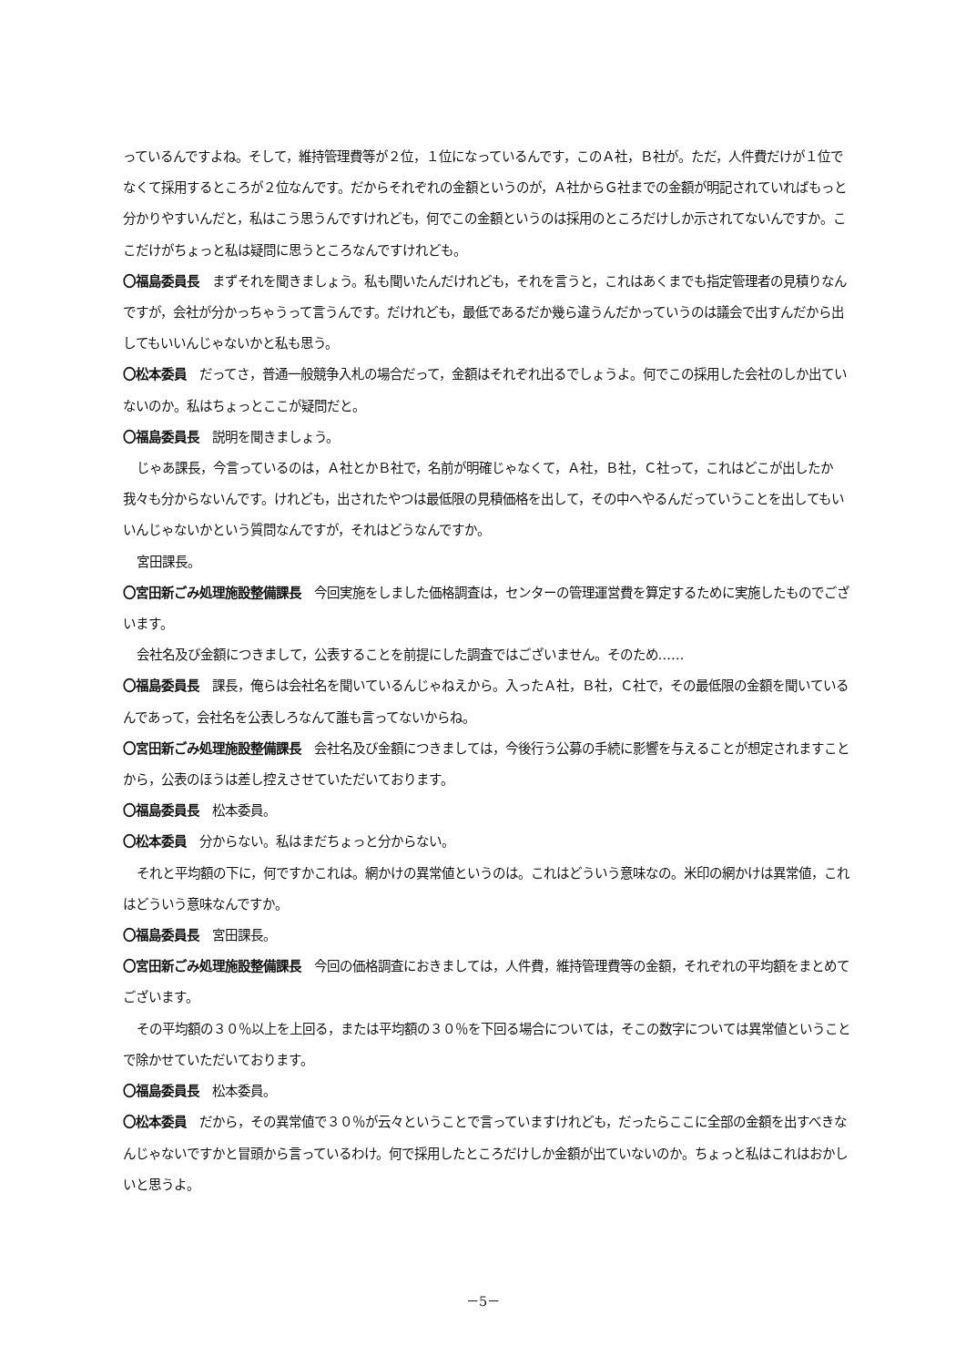っているんですよね。そして，維持管理費等が２位，１位になっているんです，このＡ社，Ｂ社が。ただ，人件費だけが１位でなくて採用するところが２位なんです。だからそれぞれの金額というのが，Ａ社からＧ社までの金額が明記されていればもっと分かりやすいんだと，私はこう思うんですけれども，何でこの金額というのは採用のところだけしか示されてないんですか。ここだけがちょっと私は疑問に思うところなんですけれども。
〇福島委員長　まずそれを聞きましょう。私も聞いたんだけれども，それを言うと，これはあくまでも指定管理者の見積りなんですが，会社が分かっちゃうって言うんです。だけれども，最低であるだか幾ら違うんだかっていうのは議会で出すんだから出してもいいんじゃないかと私も思う。
〇松本委員　だってさ，普通一般競争入札の場合だって，金額はそれぞれ出るでしょうよ。何でこの採用した会社のしか出ていないのか。私はちょっとここが疑問だと。
〇福島委員長　説明を聞きましょう。
じゃあ課長，今言っているのは，Ａ社とかＢ社で，名前が明確じゃなくて，Ａ社，Ｂ社，Ｃ社って，これはどこが出したか我々も分からないんです。けれども，出されたやつは最低限の見積価格を出して，その中へやるんだっていうことを出してもいいんじゃないかという質問なんですが，それはどうなんですか。
宮田課長。
〇宮田新ごみ処理施設整備課長　今回実施をしました価格調査は，センターの管理運営費を算定するために実施したものでございます。
会社名及び金額につきまして，公表することを前提にした調査ではございません。そのため……
〇福島委員長　課長，俺らは会社名を聞いているんじゃねえから。入ったＡ社，Ｂ社，Ｃ社で，その最低限の金額を聞いているんであって，会社名を公表しろなんて誰も言ってないからね。
〇宮田新ごみ処理施設整備課長　会社名及び金額につきましては，今後行う公募の手続に影響を与えることが想定されますことから，公表のほうは差し控えさせていただいております。
〇福島委員長　松本委員。
〇松本委員　分からない。私はまだちょっと分からない。
それと平均額の下に，何ですかこれは。網かけの異常値というのは。これはどういう意味なの。米印の網かけは異常値，これはどういう意味なんですか。
〇福島委員長　宮田課長。
〇宮田新ごみ処理施設整備課長　今回の価格調査におきましては，人件費，維持管理費等の金額，それぞれの平均額をまとめてございます。
その平均額の３０％以上を上回る，または平均額の３０％を下回る場合については，そこの数字については異常値ということで除かせていただいております。
〇福島委員長　松本委員。
〇松本委員　だから，その異常値で３０％が云々ということで言っていますけれども，だったらここに全部の金額を出すべきなんじゃないですかと冒頭から言っているわけ。何で採用したところだけしか金額が出ていないのか。ちょっと私はこれはおかしいと思うよ。
－5－